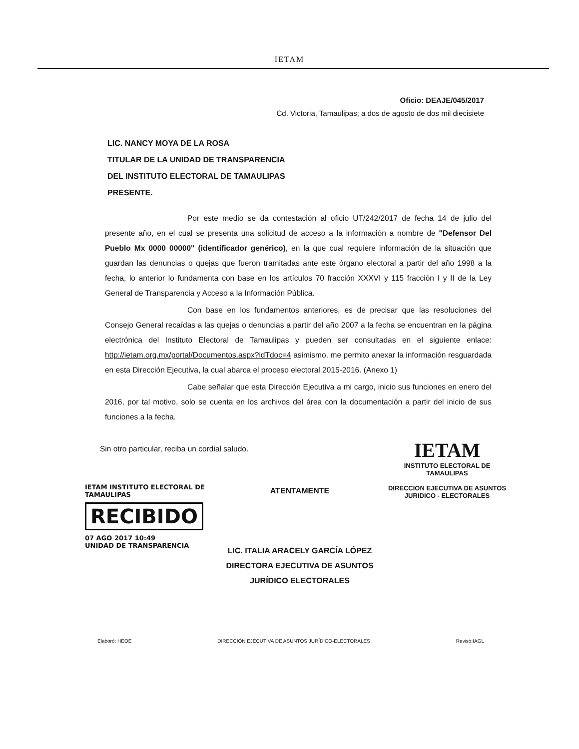IETAM
Oficio: DEAJE/045/2017
Cd. Victoria, Tamaulipas; a dos de agosto de dos mil diecisiete
LIC. NANCY MOYA DE LA ROSA
TITULAR DE LA UNIDAD DE TRANSPARENCIA
DEL INSTITUTO ELECTORAL DE TAMAULIPAS
PRESENTE.
Por este medio se da contestación al oficio UT/242/2017 de fecha 14 de julio del presente año, en el cual se presenta una solicitud de acceso a la información a nombre de "Defensor Del Pueblo Mx 0000 00000" (identificador genérico), en la que cual requiere información de la situación que guardan las denuncias o quejas que fueron tramitadas ante este órgano electoral a partir del año 1998 a la fecha, lo anterior lo fundamenta con base en los artículos 70 fracción XXXVI y 115 fracción I y II de la Ley General de Transparencia y Acceso a la Información Pública.
Con base en los fundamentos anteriores, es de precisar que las resoluciones del Consejo General recaídas a las quejas o denuncias a partir del año 2007 a la fecha se encuentran en la página electrónica del Instituto Electoral de Tamaulipas y pueden ser consultadas en el siguiente enlace: http://ietam.org.mx/portal/Documentos.aspx?idTdoc=4 asimismo, me permito anexar la información resguardada en esta Dirección Ejecutiva, la cual abarca el proceso electoral 2015-2016. (Anexo 1)
Cabe señalar que esta Dirección Ejecutiva a mi cargo, inicio sus funciones en enero del 2016, por tal motivo, solo se cuenta en los archivos del área con la documentación a partir del inicio de sus funciones a la fecha.
Sin otro particular, reciba un cordial saludo.
IETAM INSTITUTO ELECTORAL DE TAMAULIPAS
RECIBIDO
07 AGO 2017 10:49
UNIDAD DE TRANSPARENCIA
ATENTAMENTE
LIC. ITALIA ARACELY GARCÍA LÓPEZ
DIRECTORA EJECUTIVA DE ASUNTOS
JURÍDICO ELECTORALES
IETAM
INSTITUTO ELECTORAL DE TAMAULIPAS
DIRECCION EJECUTIVA DE ASUNTOS
JURIDICO - ELECTORALES
Elaboró: HEOE DIRECCIÓN EJECUTIVA DE ASUNTOS JURÍDICO-ELECTORALES Revisó:IAGL